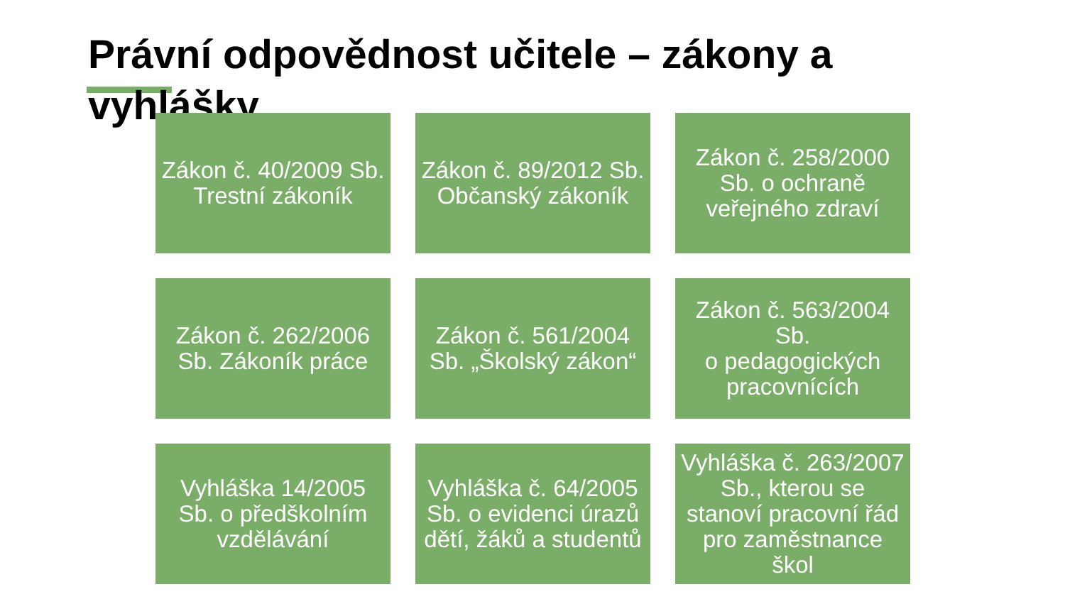Právní odpovědnost učitele – zákony a vyhlášky
Zákon č. 40/2009 Sb. Trestní zákoník
Zákon č. 89/2012 Sb. Občanský zákoník
Zákon č. 258/2000 Sb. o ochraně veřejného zdraví
Zákon č. 262/2006 Sb. Zákoník práce
Zákon č. 561/2004 Sb. „Školský zákon“
Zákon č. 563/2004 Sb.
o pedagogických pracovnících
Vyhláška 14/2005 Sb. o předškolním vzdělávání
Vyhláška č. 64/2005 Sb. o evidenci úrazů dětí, žáků a studentů
Vyhláška č. 263/2007 Sb., kterou se stanoví pracovní řád pro zaměstnance škol